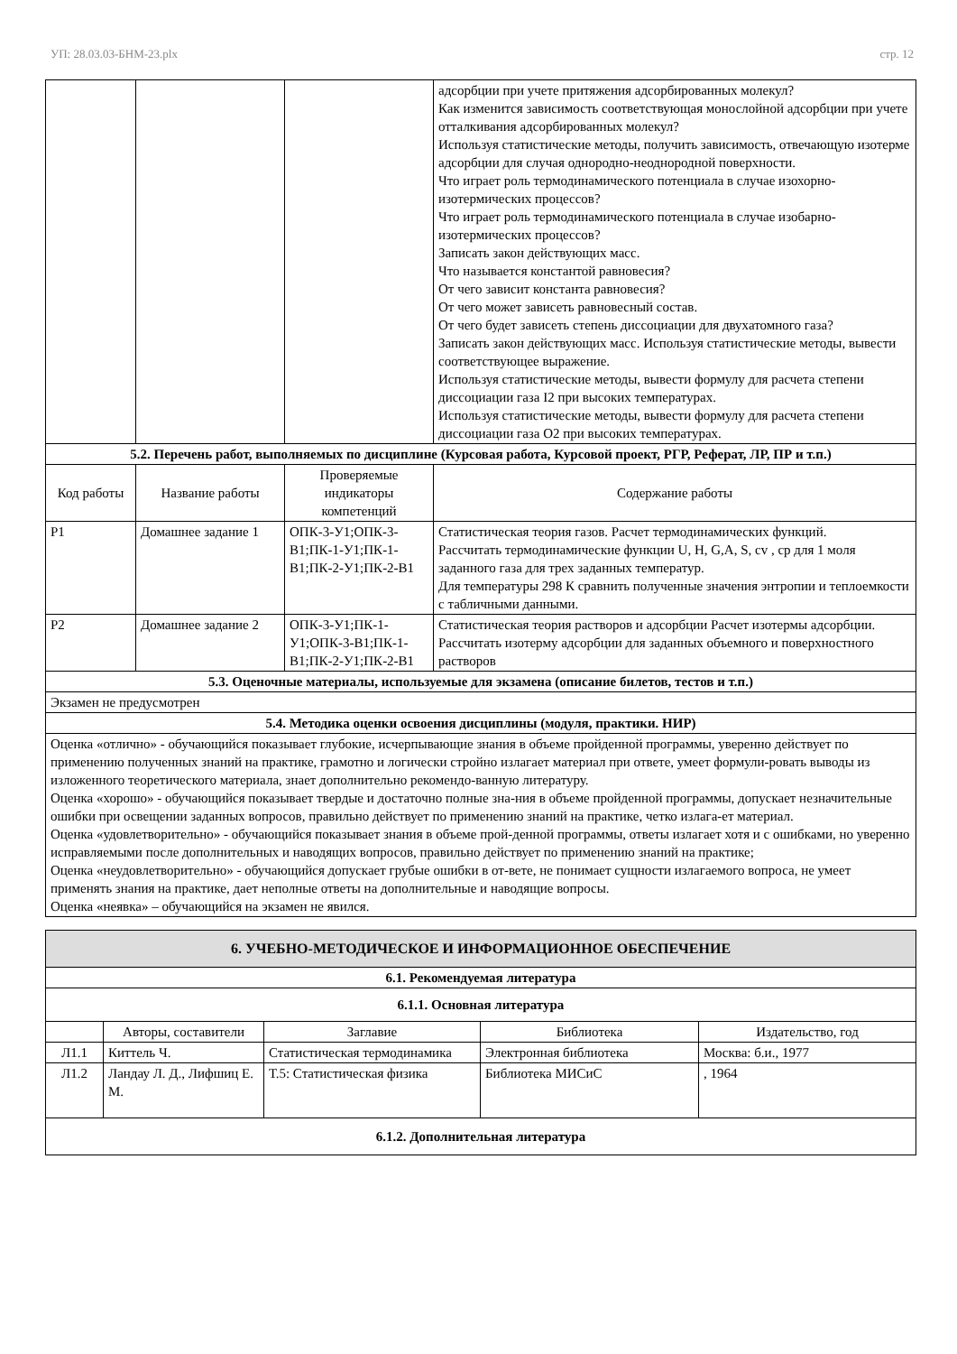УП: 28.03.03-БНМ-23.plx стр. 12
| | | | адсорбции при учете притяжения адсорбированных молекул? Как изменится зависимость соответствующая монослойной адсорбции при учете отталкивания адсорбированных молекул? Используя статистические методы, получить зависимость, отвечающую изотерме адсорбции для случая однородно-неоднородной поверхности. Что играет роль термодинамического потенциала в случае изохорно-изотермических процессов? Что играет роль термодинамического потенциала в случае изобарно-изотермических процессов? Записать закон действующих масс. Что называется константой равновесия? От чего зависит константа равновесия? От чего может зависеть равновесный состав. От чего будет зависеть степень диссоциации для двухатомного газа? Записать закон действующих масс. Используя статистические методы, вывести соответствующее выражение. Используя статистические методы, вывести формулу для расчета степени диссоциации газа I2 при высоких температурах. Используя статистические методы, вывести формулу для расчета степени диссоциации газа O2 при высоких температурах. |
| 5.2. Перечень работ, выполняемых по дисциплине (Курсовая работа, Курсовой проект, РГР, Реферат, ЛР, ПР и т.п.) | | | |
| Код работы | Название работы | Проверяемые индикаторы компетенций | Содержание работы |
| P1 | Домашнее задание 1 | ОПК-3-У1;ОПК-3-В1;ПК-1-У1;ПК-1-В1;ПК-2-У1;ПК-2-В1 | Статистическая теория газов. Расчет термодинамических функций. Рассчитать термодинамические функции U, H, G,A, S, cv , cp для 1 моля заданного газа для трех заданных температур. Для температуры 298 К сравнить полученные значения энтропии и теплоемкости с табличными данными. |
| P2 | Домашнее задание 2 | ОПК-3-У1;ПК-1-У1;ОПК-3-В1;ПК-1-В1;ПК-2-У1;ПК-2-В1 | Статистическая теория растворов и адсорбции Расчет изотермы адсорбции. Рассчитать изотерму адсорбции для заданных объемного и поверхностного растворов |
| 5.3. Оценочные материалы, используемые для экзамена (описание билетов, тестов и т.п.) | | | |
| Экзамен не предусмотрен | | | |
| 5.4. Методика оценки освоения дисциплины (модуля, практики. НИР) | | | |
| Оценка «отлично» - обучающийся показывает глубокие, исчерпывающие знания в объеме пройденной программы, уверенно действует по применению полученных знаний на практике, грамотно и логически стройно излагает материал при ответе, умеет формули-ровать выводы из изложенного теоретического материала, знает дополнительно рекомендо-ванную литературу. Оценка «хорошо» - обучающийся показывает твердые и достаточно полные зна-ния в объеме пройденной программы, допускает незначительные ошибки при освещении заданных вопросов, правильно действует по применению знаний на практике, четко излага-ет материал. Оценка «удовлетворительно» - обучающийся показывает знания в объеме прой-денной программы, ответы излагает хотя и с ошибками, но уверенно исправляемыми после дополнительных и наводящих вопросов, правильно действует по применению знаний на практике; Оценка «неудовлетворительно» - обучающийся допускает грубые ошибки в от-вете, не понимает сущности излагаемого вопроса, не умеет применять знания на практике, дает неполные ответы на дополнительные и наводящие вопросы. Оценка «неявка» – обучающийся на экзамен не явился. | | | |
| 6. УЧЕБНО-МЕТОДИЧЕСКОЕ И ИНФОРМАЦИОННОЕ ОБЕСПЕЧЕНИЕ | | | | |
| 6.1. Рекомендуемая литература | | | | |
| 6.1.1. Основная литература | | | | |
| | Авторы, составители | Заглавие | Библиотека | Издательство, год |
| Л1.1 | Киттель Ч. | Статистическая термодинамика | Электронная библиотека | Москва: б.и., 1977 |
| Л1.2 | Ландау Л. Д., Лифшиц Е. М. | Т.5: Статистическая физика | Библиотека МИСиС | , 1964 |
| 6.1.2. Дополнительная литература | | | | |